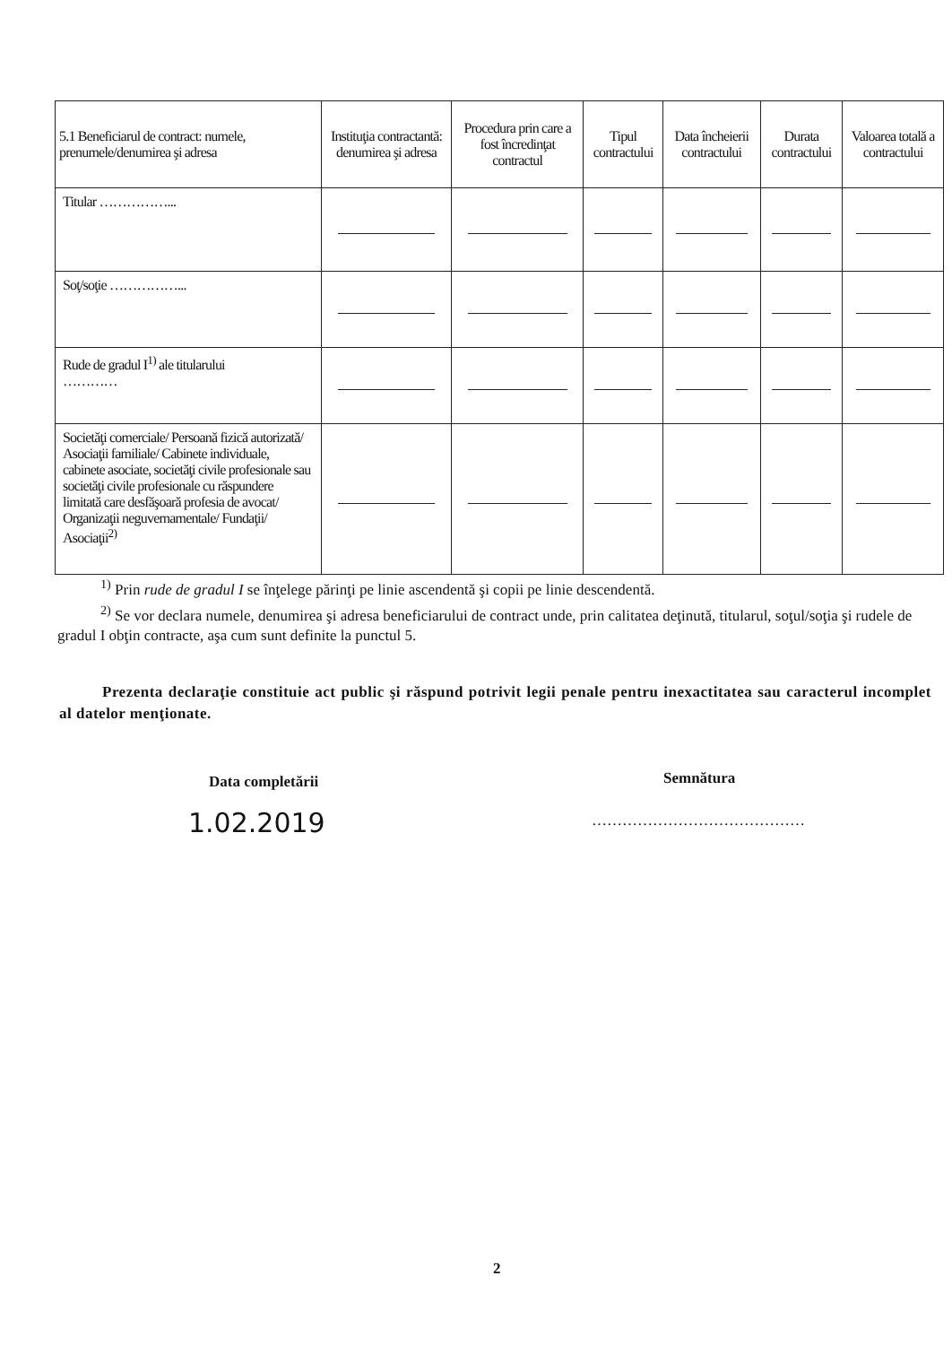| 5.1 Beneficiarul de contract: numele, prenumele/denumirea şi adresa | Instituţia contractantă: denumirea şi adresa | Procedura prin care a fost încredinţat contractul | Tipul contractului | Data încheierii contractului | Durata contractului | Valoarea totală a contractului |
| --- | --- | --- | --- | --- | --- | --- |
| Titular ……………... | | | | | | |
| Soţ/soţie ……………... | | | | | | |
| Rude de gradul I<sup>1)</sup> ale titularului ………… | | | | | | |
| Societăţi comerciale/ Persoană fizică autorizată/ Asociaţii familiale/ Cabinete individuale, cabinete asociate, societăţi civile profesionale sau societăţi civile profesionale cu răspundere limitată care desfăşoară profesia de avocat/ Organizaţii neguvernamentale/ Fundaţii/ Asociaţii<sup>2)</sup> | | | | | | |
<sup>1)</sup> Prin rude de gradul I se înţelege părinţi pe linie ascendentă şi copii pe linie descendentă.
<sup>2)</sup> Se vor declara numele, denumirea şi adresa beneficiarului de contract unde, prin calitatea deţinută, titularul, soţul/soţia şi rudele de gradul I obţin contracte, aşa cum sunt definite la punctul 5.
Prezenta declaraţie constituie act public şi răspund potrivit legii penale pentru inexactitatea sau caracterul incomplet al datelor menţionate.
Data completării
1.02.2019
Semnătura
……………………………………
2